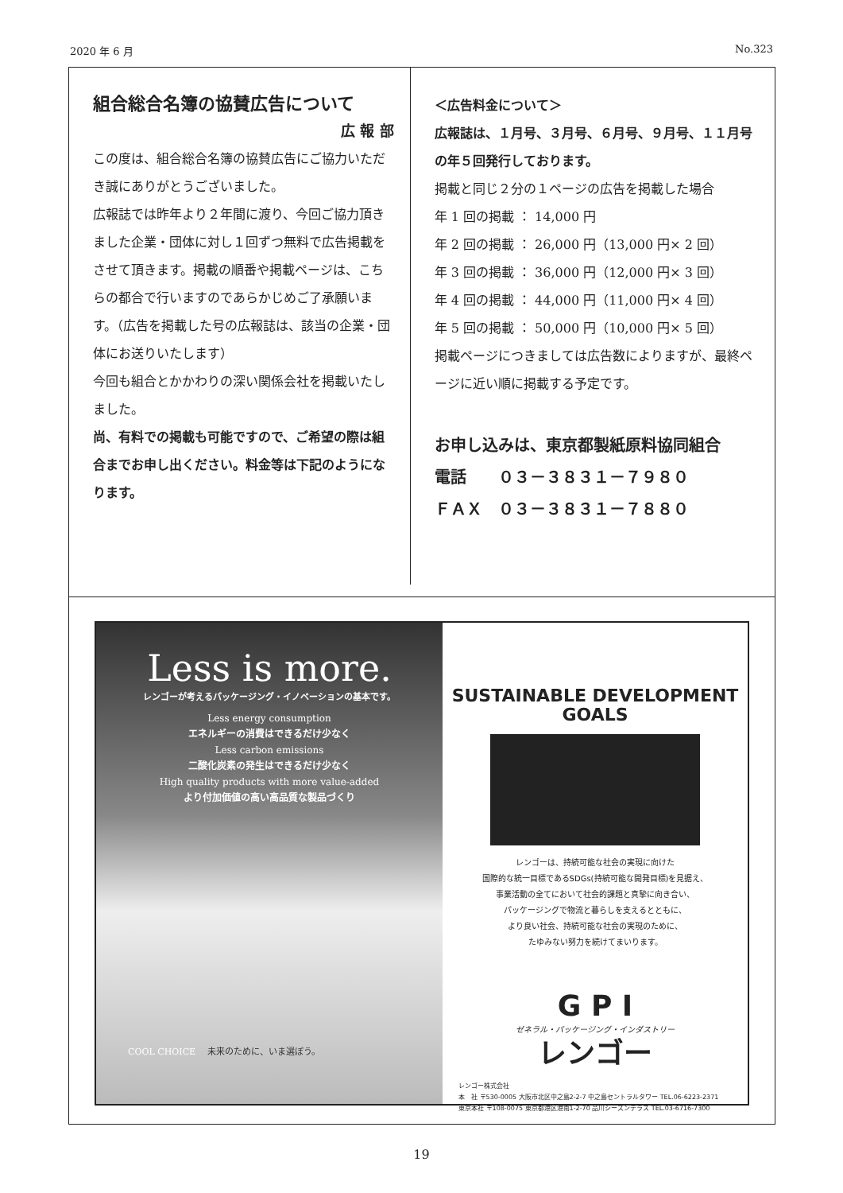2020 年 6 月 No.323
組合総合名簿の協賛広告について
広 報 部
この度は、組合総合名簿の協賛広告にご協力いただき誠にありがとうございました。
広報誌では昨年より２年間に渡り、今回ご協力頂きました企業・団体に対し１回ずつ無料で広告掲載をさせて頂きます。掲載の順番や掲載ページは、こちらの都合で行いますのであらかじめご了承願います。（広告を掲載した号の広報誌は、該当の企業・団体にお送りいたします）
今回も組合とかかわりの深い関係会社を掲載いたしました。
尚、有料での掲載も可能ですので、ご希望の際は組合までお申し出ください。料金等は下記のようになります。
＜広告料金について＞
広報誌は、１月号、３月号、６月号、９月号、１１月号の年５回発行しております。
掲載と同じ２分の１ページの広告を掲載した場合
年 1 回の掲載 ： 14,000 円
年 2 回の掲載 ： 26,000 円（13,000 円× 2 回）
年 3 回の掲載 ： 36,000 円（12,000 円× 3 回）
年 4 回の掲載 ： 44,000 円（11,000 円× 4 回）
年 5 回の掲載 ： 50,000 円（10,000 円× 5 回）
掲載ページにつきましては広告数によりますが、最終ページに近い順に掲載する予定です。
お申し込みは、東京都製紙原料協同組合
電話　　０３－３８３１－７９８０
ＦＡＸ　０３－３８３１－７８８０
Less is more.
レンゴーが考えるパッケージング・イノベーションの基本です。
Less energy consumption
エネルギーの消費はできるだけ少なく
Less carbon emissions
二酸化炭素の発生はできるだけ少なく
High quality products with more value-added
より付加価値の高い高品質な製品づくり
COOL CHOICE 　未来のために、いま選ぼう。
SUSTAINABLE DEVELOPMENT GOALS
レンゴーは、持続可能な社会の実現に向けた
国際的な統一目標であるSDGs(持続可能な開発目標)を見据え、
事業活動の全てにおいて社会的課題と真摯に向き合い、
パッケージングで物流と暮らしを支えるとともに、
より良い社会、持続可能な社会の実現のために、
たゆみない努力を続けてまいります。
G P I
ゼネラル・パッケージング・インダストリー
レンゴー
レンゴー株式会社
本　社 〒530-0005 大阪市北区中之島2-2-7 中之島セントラルタワー TEL.06-6223-2371
東京本社 〒108-0075 東京都港区港南1-2-70 品川シーズンテラス TEL.03-6716-7300
19